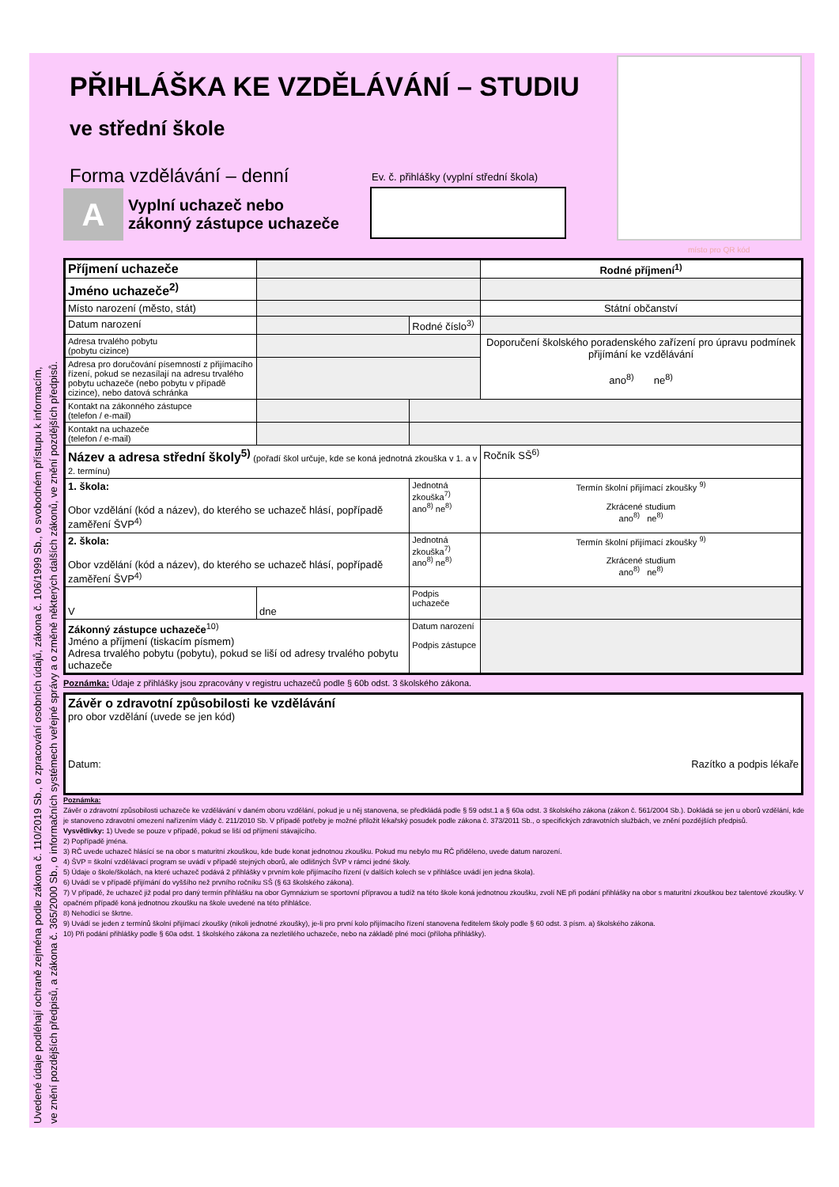Uvedené údaje podléhají ochraně zejména podle zákona č. 110/2019 Sb., o zpracování osobních údajů, zákona č. 106/1999 Sb., o svobodném přístupu k informacím,
ve znění pozdějších předpisů, a zákona č. 365/2000 Sb., o informačních systémech veřejné správy a o změně některých dalších zákonů, ve znění pozdějších předpisů.
místo pro QR kód
PŘIHLÁŠKA KE VZDĚLÁVÁNÍ – STUDIU
ve střední škole
Forma vzdělávání – denní
Ev. č. přihlášky (vyplní střední škola)
A Vyplní uchazeč nebo
zákonný zástupce uchazeče
| Příjmení uchazeče | | | | Rodné příjmení<sup>1)</sup> |
| Jméno uchazeče<sup>2)</sup> | | | | |
| Místo narození (město, stát) | | | | Státní občanství |
| Datum narození | | Rodné číslo<sup>3)</sup> | | |
| Adresa trvalého pobytu (pobytu cizince) | | | | Doporučení školského poradenského zařízení pro úpravu podmínek přijímání ke vzdělávání ano<sup>8)</sup> ne<sup>8)</sup> |
| Adresa pro doručování písemností z přijímacího řízení, pokud se nezasílají na adresu trvalého pobytu uchazeče (nebo pobytu v případě cizince), nebo datová schránka | | | | |
| Kontakt na zákonného zástupce (telefon / e-mail) | | | | |
| Kontakt na uchazeče (telefon / e-mail) | | | | |
| Název a adresa střední školy<sup>5)</sup> (pořadí škol určuje, kde se koná jednotná zkouška v 1. a v 2. termínu) | | | | Ročník SŠ<sup>6)</sup> |
| 1. škola: Obor vzdělání (kód a název), do kterého se uchazeč hlásí, popřípadě zaměření ŠVP<sup>4)</sup> | | | Jednotná zkouška<sup>7)</sup> ano<sup>8)</sup> ne<sup>8)</sup> | Termín školní přijímací zkoušky <sup>9)</sup> Zkrácené studium ano<sup>8)</sup> ne<sup>8)</sup> |
| 2. škola: Obor vzdělání (kód a název), do kterého se uchazeč hlásí, popřípadě zaměření ŠVP<sup>4)</sup> | | | Jednotná zkouška<sup>7)</sup> ano<sup>8)</sup> ne<sup>8)</sup> | Termín školní přijímací zkoušky <sup>9)</sup> Zkrácené studium ano<sup>8)</sup> ne<sup>8)</sup> |
| V | dne | | Podpis uchazeče | |
| Zákonný zástupce uchazeče<sup>10)</sup> Jméno a příjmení (tiskacím písmem) Adresa trvalého pobytu (pobytu), pokud se liší od adresy trvalého pobytu uchazeče | | | Datum narození Podpis zástupce | |
Poznámka: Údaje z přihlášky jsou zpracovány v registru uchazečů podle § 60b odst. 3 školského zákona.
| Závěr o zdravotní způsobilosti ke vzdělávání pro obor vzdělání (uvede se jen kód) Datum: Razítko a podpis lékaře |
Poznámka:
Závěr o zdravotní způsobilosti uchazeče ke vzdělávání v daném oboru vzdělání, pokud je u něj stanovena, se předkládá podle § 59 odst.1 a § 60a odst. 3 školského zákona (zákon č. 561/2004 Sb.). Dokládá se jen u oborů vzdělání, kde je stanoveno zdravotní omezení nařízením vlády č. 211/2010 Sb. V případě potřeby je možné přiložit lékařský posudek podle zákona č. 373/2011 Sb., o specifických zdravotních službách, ve znění pozdějších předpisů.
Vysvětlivky: 1) Uvede se pouze v případě, pokud se liší od příjmení stávajícího.
2) Popřípadě jména.
3) RČ uvede uchazeč hlásící se na obor s maturitní zkouškou, kde bude konat jednotnou zkoušku. Pokud mu nebylo mu RČ přiděleno, uvede datum narození.
4) ŠVP = školní vzdělávací program se uvádí v případě stejných oborů, ale odlišných ŠVP v rámci jedné školy.
5) Údaje o škole/školách, na které uchazeč podává 2 přihlášky v prvním kole přijímacího řízení (v dalších kolech se v přihlášce uvádí jen jedna škola).
6) Uvádí se v případě přijímání do vyššího než prvního ročníku SŠ (§ 63 školského zákona).
7) V případě, že uchazeč již podal pro daný termín přihlášku na obor Gymnázium se sportovní přípravou a tudíž na této škole koná jednotnou zkoušku, zvolí NE při podání přihlášky na obor s maturitní zkouškou bez talentové zkoušky. V opačném případě koná jednotnou zkoušku na škole uvedené na této přihlášce.
8) Nehodící se škrtne.
9) Uvádí se jeden z termínů školní přijímací zkoušky (nikoli jednotné zkoušky), je-li pro první kolo přijímacího řízení stanovena ředitelem školy podle § 60 odst. 3 písm. a) školského zákona.
10) Při podání přihlášky podle § 60a odst. 1 školského zákona za nezletilého uchazeče, nebo na základě plné moci (příloha přihlášky).